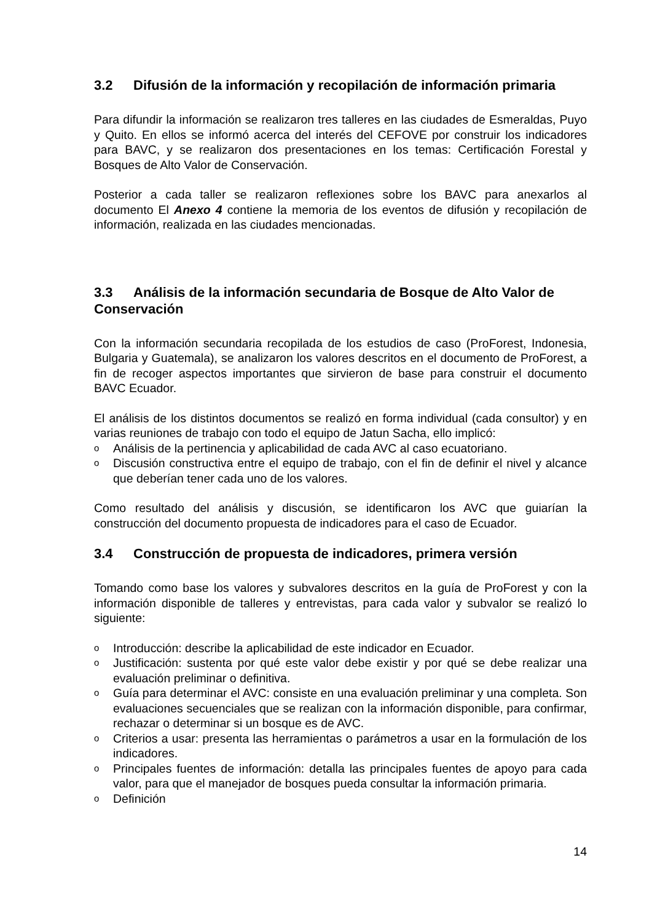3.2 Difusión de la información y recopilación de información primaria
Para difundir la información se realizaron tres talleres en las ciudades de Esmeraldas, Puyo y Quito. En ellos se informó acerca del interés del CEFOVE por construir los indicadores para BAVC, y se realizaron dos presentaciones en los temas: Certificación Forestal y Bosques de Alto Valor de Conservación.
Posterior a cada taller se realizaron reflexiones sobre los BAVC para anexarlos al documento El Anexo 4 contiene la memoria de los eventos de difusión y recopilación de información, realizada en las ciudades mencionadas.
3.3 Análisis de la información secundaria de Bosque de Alto Valor de Conservación
Con la información secundaria recopilada de los estudios de caso (ProForest, Indonesia, Bulgaria y Guatemala), se analizaron los valores descritos en el documento de ProForest, a fin de recoger aspectos importantes que sirvieron de base para construir el documento BAVC Ecuador.
El análisis de los distintos documentos se realizó en forma individual (cada consultor) y en varias reuniones de trabajo con todo el equipo de Jatun Sacha, ello implicó:
o Análisis de la pertinencia y aplicabilidad de cada AVC al caso ecuatoriano.
o Discusión constructiva entre el equipo de trabajo, con el fin de definir el nivel y alcance que deberían tener cada uno de los valores.
Como resultado del análisis y discusión, se identificaron los AVC que guiarían la construcción del documento propuesta de indicadores para el caso de Ecuador.
3.4 Construcción de propuesta de indicadores, primera versión
Tomando como base los valores y subvalores descritos en la guía de ProForest y con la información disponible de talleres y entrevistas, para cada valor y subvalor se realizó lo siguiente:
o Introducción: describe la aplicabilidad de este indicador en Ecuador.
o Justificación: sustenta por qué este valor debe existir y por qué se debe realizar una evaluación preliminar o definitiva.
o Guía para determinar el AVC: consiste en una evaluación preliminar y una completa. Son evaluaciones secuenciales que se realizan con la información disponible, para confirmar, rechazar o determinar si un bosque es de AVC.
o Criterios a usar: presenta las herramientas o parámetros a usar en la formulación de los indicadores.
o Principales fuentes de información: detalla las principales fuentes de apoyo para cada valor, para que el manejador de bosques pueda consultar la información primaria.
o Definición
14